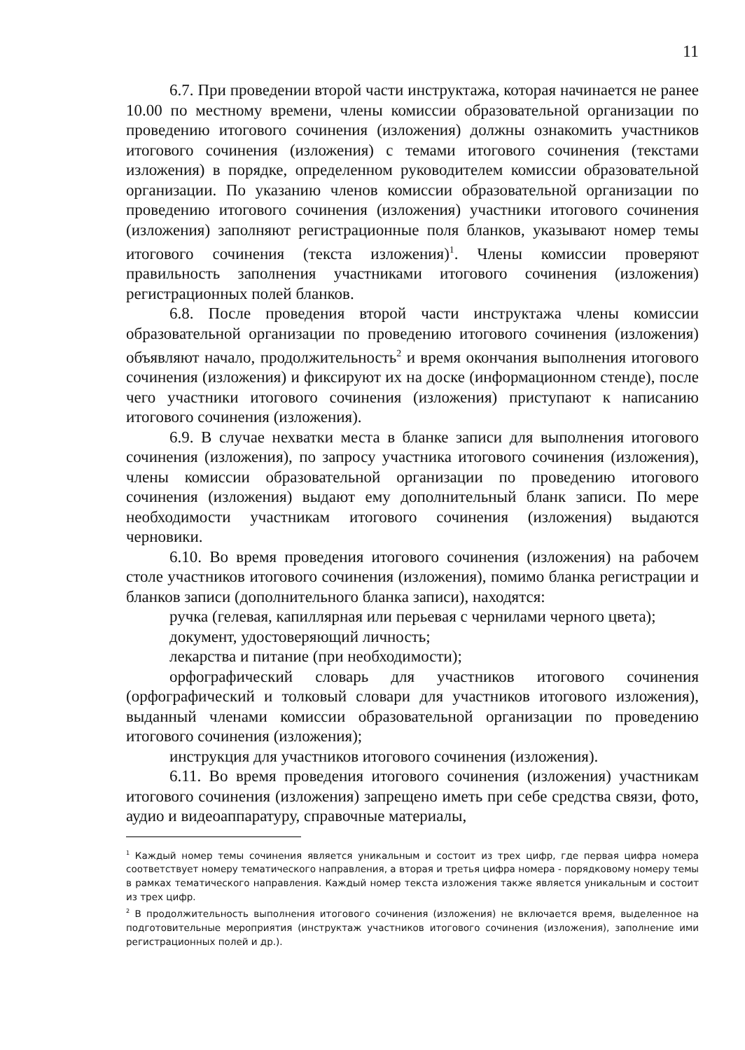11
6.7. При проведении второй части инструктажа, которая начинается не ранее 10.00 по местному времени, члены комиссии образовательной организации по проведению итогового сочинения (изложения) должны ознакомить участников итогового сочинения (изложения) с темами итогового сочинения (текстами изложения) в порядке, определенном руководителем комиссии образовательной организации. По указанию членов комиссии образовательной организации по проведению итогового сочинения (изложения) участники итогового сочинения (изложения) заполняют регистрационные поля бланков, указывают номер темы итогового сочинения (текста изложения)<sup>1</sup>. Члены комиссии проверяют правильность заполнения участниками итогового сочинения (изложения) регистрационных полей бланков.
6.8. После проведения второй части инструктажа члены комиссии образовательной организации по проведению итогового сочинения (изложения) объявляют начало, продолжительность<sup>2</sup> и время окончания выполнения итогового сочинения (изложения) и фиксируют их на доске (информационном стенде), после чего участники итогового сочинения (изложения) приступают к написанию итогового сочинения (изложения).
6.9. В случае нехватки места в бланке записи для выполнения итогового сочинения (изложения), по запросу участника итогового сочинения (изложения), члены комиссии образовательной организации по проведению итогового сочинения (изложения) выдают ему дополнительный бланк записи. По мере необходимости участникам итогового сочинения (изложения) выдаются черновики.
6.10. Во время проведения итогового сочинения (изложения) на рабочем столе участников итогового сочинения (изложения), помимо бланка регистрации и бланков записи (дополнительного бланка записи), находятся:
ручка (гелевая, капиллярная или перьевая с чернилами черного цвета);
документ, удостоверяющий личность;
лекарства и питание (при необходимости);
орфографический словарь для участников итогового сочинения (орфографический и толковый словари для участников итогового изложения), выданный членами комиссии образовательной организации по проведению итогового сочинения (изложения);
инструкция для участников итогового сочинения (изложения).
6.11. Во время проведения итогового сочинения (изложения) участникам итогового сочинения (изложения) запрещено иметь при себе средства связи, фото, аудио и видеоаппаратуру, справочные материалы,
<sup>1</sup> Каждый номер темы сочинения является уникальным и состоит из трех цифр, где первая цифра номера соответствует номеру тематического направления, а вторая и третья цифра номера - порядковому номеру темы в рамках тематического направления. Каждый номер текста изложения также является уникальным и состоит из трех цифр.
<sup>2</sup> В продолжительность выполнения итогового сочинения (изложения) не включается время, выделенное на подготовительные мероприятия (инструктаж участников итогового сочинения (изложения), заполнение ими регистрационных полей и др.).